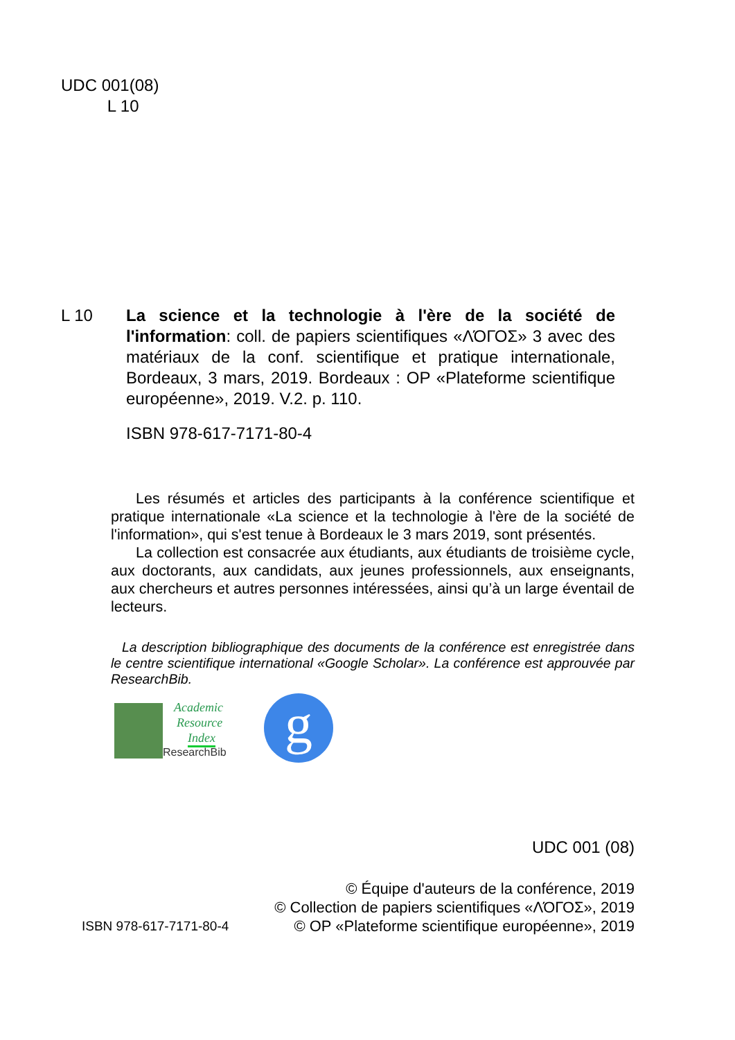UDC 001(08)
L 10
L 10 La science et la technologie à l'ère de la société de l'information: coll. de papiers scientifiques «ΛΌГОΣ» 3 avec des matériaux de la conf. scientifique et pratique internationale, Bordeaux, 3 mars, 2019. Bordeaux : OP «Plateforme scientifique européenne», 2019. V.2. p. 110.
ISBN 978-617-7171-80-4
Les résumés et articles des participants à la conférence scientifique et pratique internationale «La science et la technologie à l'ère de la société de l'information», qui s'est tenue à Bordeaux le 3 mars 2019, sont présentés.
La collection est consacrée aux étudiants, aux étudiants de troisième cycle, aux doctorants, aux candidats, aux jeunes professionnels, aux enseignants, aux chercheurs et autres personnes intéressées, ainsi qu’à un large éventail de lecteurs.
La description bibliographique des documents de la conférence est enregistrée dans le centre scientifique international «Google Scholar». La conférence est approuvée par ResearchBib.
Academic
Resource
Index
ResearchBib
g
UDC 001 (08)
ISBN 978-617-7171-80-4
© Équipe d'auteurs de la conférence, 2019
© Collection de papiers scientifiques «ΛΌГОΣ», 2019
© OP «Plateforme scientifique européenne», 2019